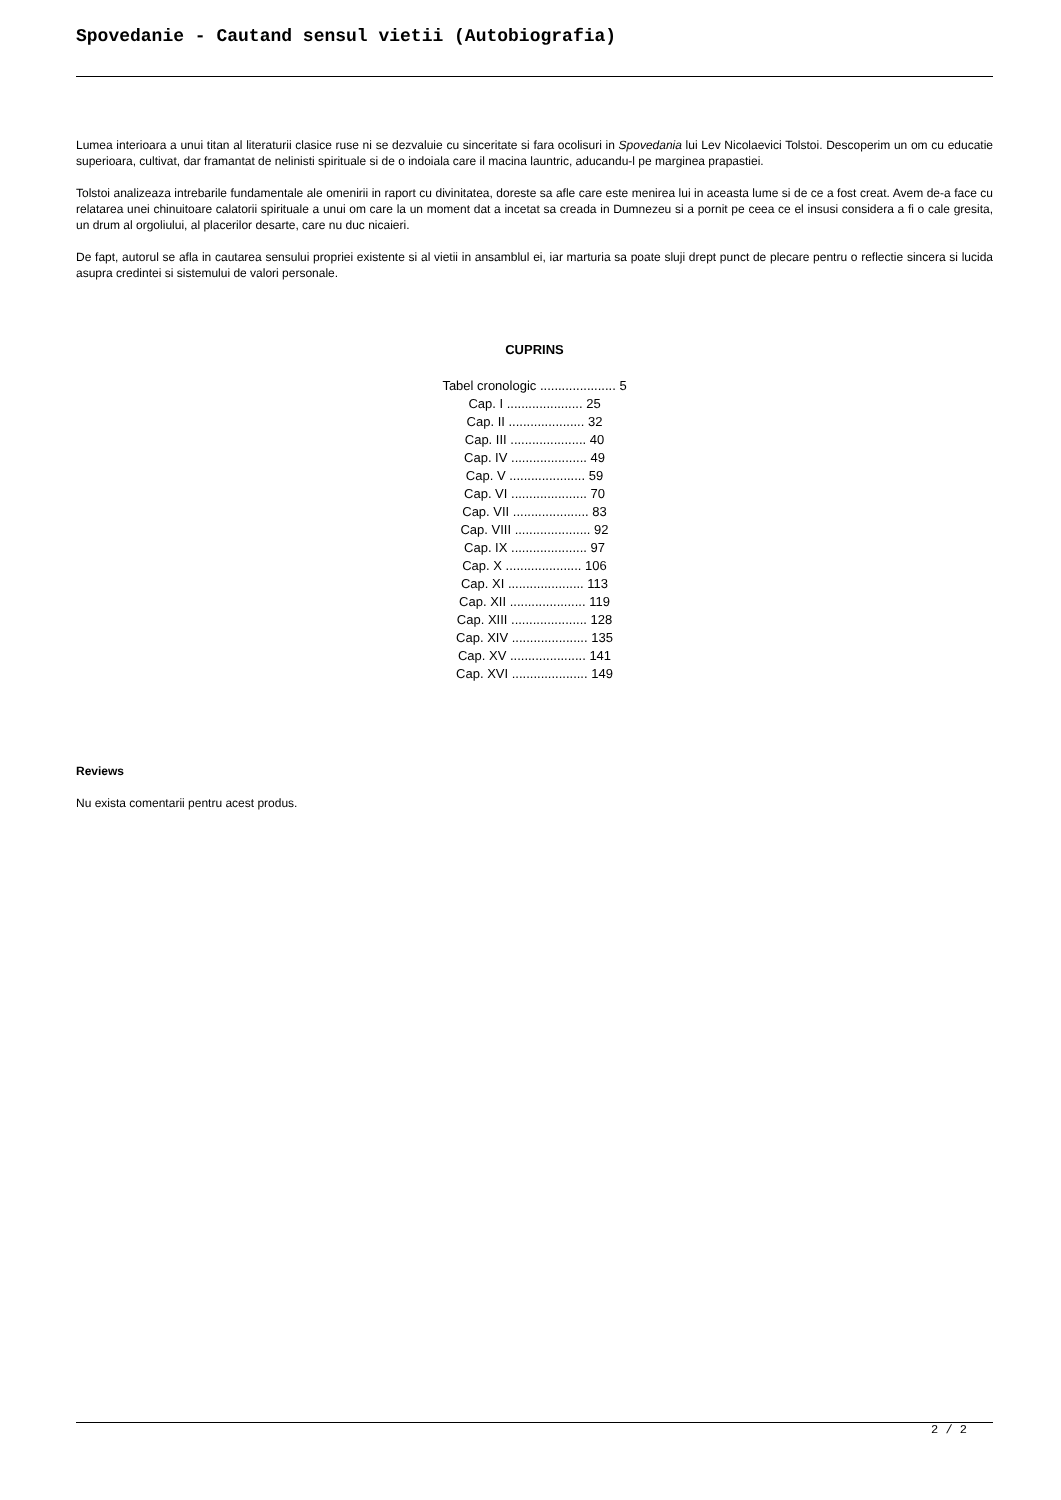Spovedanie - Cautand sensul vietii (Autobiografia)
Lumea interioara a unui titan al literaturii clasice ruse ni se dezvaluie cu sinceritate si fara ocolisuri in Spovedania lui Lev Nicolaevici Tolstoi. Descoperim un om cu educatie superioara, cultivat, dar framantat de nelinisti spirituale si de o indoiala care il macina launtric, aducandu-l pe marginea prapastiei.
Tolstoi analizeaza intrebarile fundamentale ale omenirii in raport cu divinitatea, doreste sa afle care este menirea lui in aceasta lume si de ce a fost creat. Avem de-a face cu relatarea unei chinuitoare calatorii spirituale a unui om care la un moment dat a incetat sa creada in Dumnezeu si a pornit pe ceea ce el insusi considera a fi o cale gresita, un drum al orgoliului, al placerilor desarte, care nu duc nicaieri.
De fapt, autorul se afla in cautarea sensului propriei existente si al vietii in ansamblul ei, iar marturia sa poate sluji drept punct de plecare pentru o reflectie sincera si lucida asupra credintei si sistemului de valori personale.
CUPRINS
Tabel cronologic ..................... 5
Cap. I ..................... 25
Cap. II ..................... 32
Cap. III ..................... 40
Cap. IV ..................... 49
Cap. V ..................... 59
Cap. VI ..................... 70
Cap. VII ..................... 83
Cap. VIII ..................... 92
Cap. IX ..................... 97
Cap. X ..................... 106
Cap. XI ..................... 113
Cap. XII ..................... 119
Cap. XIII ..................... 128
Cap. XIV ..................... 135
Cap. XV ..................... 141
Cap. XVI ..................... 149
Reviews
Nu exista comentarii pentru acest produs.
2 / 2